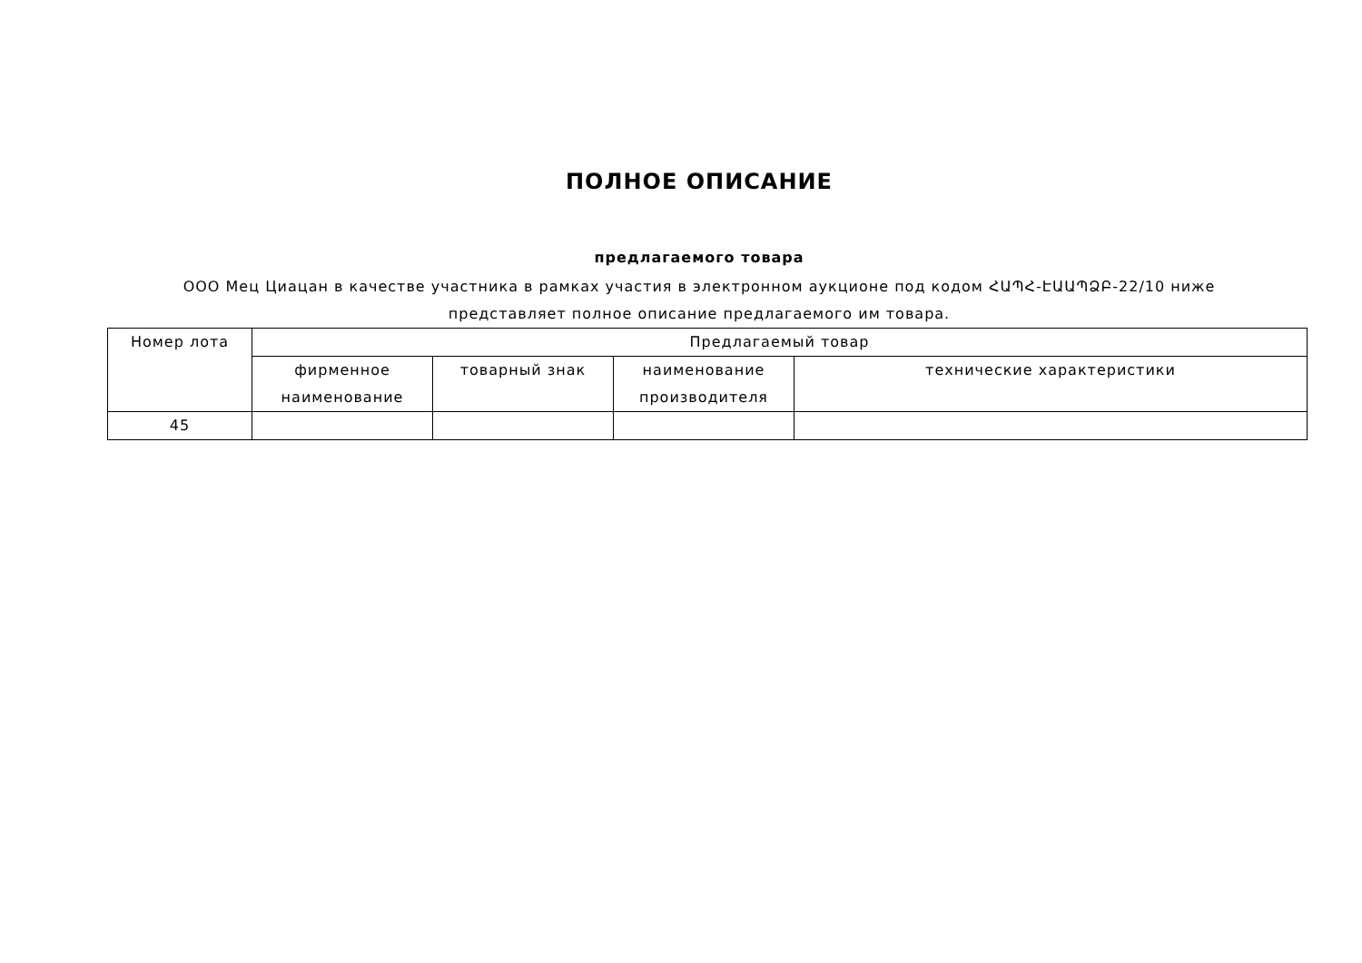ПОЛНОЕ ОПИСАНИЕ
предлагаемого товара
ООО Мец Циацан в качестве участника в рамках участия в электронном аукционе под кодом ՀԱՊՀ-ԷԱԱՊՁԲ-22/10 ниже представляет полное описание предлагаемого им товара.
| Номер лота | Предлагаемый товар | | | |
| --- | --- | --- | --- | --- |
| | фирменное наименование | товарный знак | наименование производителя | технические характеристики |
| 45 | | | | |